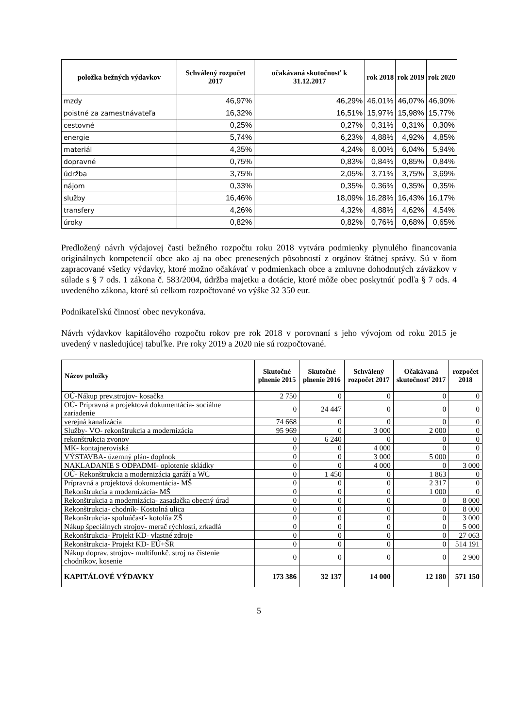| položka bežných výdavkov | Schválený rozpočet 2017 | očakávaná skutočnosť k 31.12.2017 | rok 2018 | rok 2019 | rok 2020 |
| --- | --- | --- | --- | --- | --- |
| mzdy | 46,97% | 46,29% | 46,01% | 46,07% | 46,90% |
| poistné za zamestnávateľa | 16,32% | 16,51% | 15,97% | 15,98% | 15,77% |
| cestovné | 0,25% | 0,27% | 0,31% | 0,31% | 0,30% |
| energie | 5,74% | 6,23% | 4,88% | 4,92% | 4,85% |
| materiál | 4,35% | 4,24% | 6,00% | 6,04% | 5,94% |
| dopravné | 0,75% | 0,83% | 0,84% | 0,85% | 0,84% |
| údržba | 3,75% | 2,05% | 3,71% | 3,75% | 3,69% |
| nájom | 0,33% | 0,35% | 0,36% | 0,35% | 0,35% |
| služby | 16,46% | 18,09% | 16,28% | 16,43% | 16,17% |
| transfery | 4,26% | 4,32% | 4,88% | 4,62% | 4,54% |
| úroky | 0,82% | 0,82% | 0,76% | 0,68% | 0,65% |
Predložený návrh výdajovej časti bežného rozpočtu roku 2018 vytvára podmienky plynulého financovania originálnych kompetencií obce ako aj na obec prenesených pôsobností z orgánov štátnej správy. Sú v ňom zapracované všetky výdavky, ktoré možno očakávať v podmienkach obce a zmluvne dohodnutých záväzkov v súlade s § 7 ods. 1 zákona č. 583/2004, údržba majetku a dotácie, ktoré môže obec poskytnúť podľa § 7 ods. 4 uvedeného zákona, ktoré sú celkom rozpočtované vo výške 32 350 eur.
Podnikateľskú činnosť obec nevykonáva.
Návrh výdavkov kapitálového rozpočtu rokov pre rok 2018 v porovnaní s jeho vývojom od roku 2015 je uvedený v nasledujúcej tabuľke. Pre roky 2019 a 2020 nie sú rozpočtované.
| Názov položky | Skutočné plnenie 2015 | Skutočné plnenie 2016 | Schválený rozpočet 2017 | Očakávaná skutočnosť 2017 | rozpočet 2018 |
| --- | --- | --- | --- | --- | --- |
| OÚ-Nákup prev.strojov- kosačka | 2 750 | 0 | 0 | 0 | 0 |
| OÚ- Prípravná a projektová dokumentácia- sociálne zariadenie | 0 | 24 447 | 0 | 0 | 0 |
| verejná kanalizácia | 74 668 | 0 | 0 | 0 | 0 |
| Služby- VO- rekonštrukcia a modernizácia | 95 969 | 0 | 3 000 | 2 000 | 0 |
| rekonštrukcia zvonov | 0 | 6 240 | 0 | 0 | 0 |
| MK- kontajneroviská | 0 | 0 | 4 000 | 0 | 0 |
| VÝSTAVBA- územný plán- doplnok | 0 | 0 | 3 000 | 5 000 | 0 |
| NAKLADANIE S ODPADMI- oplotenie skládky | 0 | 0 | 4 000 | 0 | 3 000 |
| OÚ- Rekonštrukcia a modernizácia garáží a WC | 0 | 1 450 | 0 | 1 863 | 0 |
| Prípravná a projektová dokumentácia- MŠ | 0 | 0 | 0 | 2 317 | 0 |
| Rekonštrukcia a modernizácia- MŠ | 0 | 0 | 0 | 1 000 | 0 |
| Rekonštrukcia a modernizácia- zasadačka obecný úrad | 0 | 0 | 0 | 0 | 8 000 |
| Rekonštrukcia- chodník- Kostolná ulica | 0 | 0 | 0 | 0 | 8 000 |
| Rekonštrukcia- spoluúčasť- kotolňa ZŠ | 0 | 0 | 0 | 0 | 3 000 |
| Nákup špeciálnych strojov- merač rýchlosti, zrkadlá | 0 | 0 | 0 | 0 | 5 000 |
| Rekonštrukcia- Projekt KD- vlastné zdroje | 0 | 0 | 0 | 0 | 27 063 |
| Rekonštrukcia- Projekt KD- EÚ+ŠR | 0 | 0 | 0 | 0 | 514 191 |
| Nákup doprav. strojov- multifunkč. stroj na čistenie chodníkov, kosenie | 0 | 0 | 0 | 0 | 2 900 |
| KAPITÁLOVÉ VÝDAVKY | 173 386 | 32 137 | 14 000 | 12 180 | 571 150 |
5